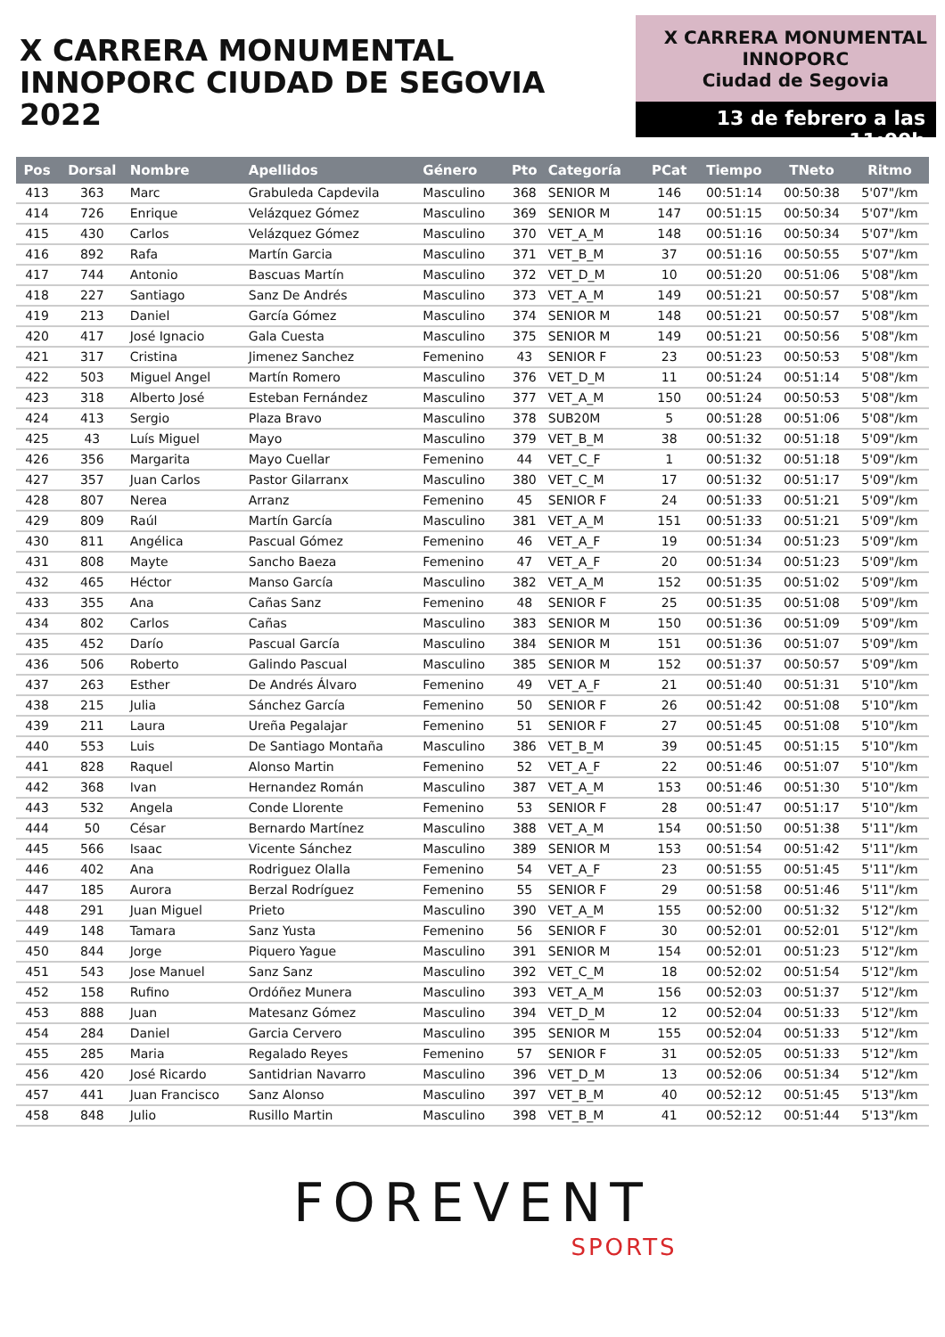X CARRERA MONUMENTAL
INNOPORC CIUDAD DE SEGOVIA 2022
X CARRERA MONUMENTAL
INNOPORC
Ciudad de Segovia
13 de febrero a las 11:00h
| Pos | Dorsal | Nombre | Apellidos | Género | Pto | Categoría | PCat | Tiempo | TNeto | Ritmo |
| --- | --- | --- | --- | --- | --- | --- | --- | --- | --- | --- |
| 413 | 363 | Marc | Grabuleda Capdevila | Masculino | 368 | SENIOR M | 146 | 00:51:14 | 00:50:38 | 5'07"/km |
| 414 | 726 | Enrique | Velázquez Gómez | Masculino | 369 | SENIOR M | 147 | 00:51:15 | 00:50:34 | 5'07"/km |
| 415 | 430 | Carlos | Velázquez Gómez | Masculino | 370 | VET_A_M | 148 | 00:51:16 | 00:50:34 | 5'07"/km |
| 416 | 892 | Rafa | Martín Garcia | Masculino | 371 | VET_B_M | 37 | 00:51:16 | 00:50:55 | 5'07"/km |
| 417 | 744 | Antonio | Bascuas Martín | Masculino | 372 | VET_D_M | 10 | 00:51:20 | 00:51:06 | 5'08"/km |
| 418 | 227 | Santiago | Sanz De Andrés | Masculino | 373 | VET_A_M | 149 | 00:51:21 | 00:50:57 | 5'08"/km |
| 419 | 213 | Daniel | García Gómez | Masculino | 374 | SENIOR M | 148 | 00:51:21 | 00:50:57 | 5'08"/km |
| 420 | 417 | José Ignacio | Gala Cuesta | Masculino | 375 | SENIOR M | 149 | 00:51:21 | 00:50:56 | 5'08"/km |
| 421 | 317 | Cristina | Jimenez Sanchez | Femenino | 43 | SENIOR F | 23 | 00:51:23 | 00:50:53 | 5'08"/km |
| 422 | 503 | Miguel Angel | Martín Romero | Masculino | 376 | VET_D_M | 11 | 00:51:24 | 00:51:14 | 5'08"/km |
| 423 | 318 | Alberto José | Esteban Fernández | Masculino | 377 | VET_A_M | 150 | 00:51:24 | 00:50:53 | 5'08"/km |
| 424 | 413 | Sergio | Plaza Bravo | Masculino | 378 | SUB20M | 5 | 00:51:28 | 00:51:06 | 5'08"/km |
| 425 | 43 | Luís Miguel | Mayo | Masculino | 379 | VET_B_M | 38 | 00:51:32 | 00:51:18 | 5'09"/km |
| 426 | 356 | Margarita | Mayo Cuellar | Femenino | 44 | VET_C_F | 1 | 00:51:32 | 00:51:18 | 5'09"/km |
| 427 | 357 | Juan Carlos | Pastor Gilarranx | Masculino | 380 | VET_C_M | 17 | 00:51:32 | 00:51:17 | 5'09"/km |
| 428 | 807 | Nerea | Arranz | Femenino | 45 | SENIOR F | 24 | 00:51:33 | 00:51:21 | 5'09"/km |
| 429 | 809 | Raúl | Martín García | Masculino | 381 | VET_A_M | 151 | 00:51:33 | 00:51:21 | 5'09"/km |
| 430 | 811 | Angélica | Pascual Gómez | Femenino | 46 | VET_A_F | 19 | 00:51:34 | 00:51:23 | 5'09"/km |
| 431 | 808 | Mayte | Sancho Baeza | Femenino | 47 | VET_A_F | 20 | 00:51:34 | 00:51:23 | 5'09"/km |
| 432 | 465 | Héctor | Manso García | Masculino | 382 | VET_A_M | 152 | 00:51:35 | 00:51:02 | 5'09"/km |
| 433 | 355 | Ana | Cañas Sanz | Femenino | 48 | SENIOR F | 25 | 00:51:35 | 00:51:08 | 5'09"/km |
| 434 | 802 | Carlos | Cañas | Masculino | 383 | SENIOR M | 150 | 00:51:36 | 00:51:09 | 5'09"/km |
| 435 | 452 | Darío | Pascual García | Masculino | 384 | SENIOR M | 151 | 00:51:36 | 00:51:07 | 5'09"/km |
| 436 | 506 | Roberto | Galindo Pascual | Masculino | 385 | SENIOR M | 152 | 00:51:37 | 00:50:57 | 5'09"/km |
| 437 | 263 | Esther | De Andrés Álvaro | Femenino | 49 | VET_A_F | 21 | 00:51:40 | 00:51:31 | 5'10"/km |
| 438 | 215 | Julia | Sánchez García | Femenino | 50 | SENIOR F | 26 | 00:51:42 | 00:51:08 | 5'10"/km |
| 439 | 211 | Laura | Ureña Pegalajar | Femenino | 51 | SENIOR F | 27 | 00:51:45 | 00:51:08 | 5'10"/km |
| 440 | 553 | Luis | De Santiago Montaña | Masculino | 386 | VET_B_M | 39 | 00:51:45 | 00:51:15 | 5'10"/km |
| 441 | 828 | Raquel | Alonso Martin | Femenino | 52 | VET_A_F | 22 | 00:51:46 | 00:51:07 | 5'10"/km |
| 442 | 368 | Ivan | Hernandez Román | Masculino | 387 | VET_A_M | 153 | 00:51:46 | 00:51:30 | 5'10"/km |
| 443 | 532 | Angela | Conde Llorente | Femenino | 53 | SENIOR F | 28 | 00:51:47 | 00:51:17 | 5'10"/km |
| 444 | 50 | César | Bernardo Martínez | Masculino | 388 | VET_A_M | 154 | 00:51:50 | 00:51:38 | 5'11"/km |
| 445 | 566 | Isaac | Vicente Sánchez | Masculino | 389 | SENIOR M | 153 | 00:51:54 | 00:51:42 | 5'11"/km |
| 446 | 402 | Ana | Rodriguez Olalla | Femenino | 54 | VET_A_F | 23 | 00:51:55 | 00:51:45 | 5'11"/km |
| 447 | 185 | Aurora | Berzal Rodríguez | Femenino | 55 | SENIOR F | 29 | 00:51:58 | 00:51:46 | 5'11"/km |
| 448 | 291 | Juan Miguel | Prieto | Masculino | 390 | VET_A_M | 155 | 00:52:00 | 00:51:32 | 5'12"/km |
| 449 | 148 | Tamara | Sanz Yusta | Femenino | 56 | SENIOR F | 30 | 00:52:01 | 00:52:01 | 5'12"/km |
| 450 | 844 | Jorge | Piquero Yague | Masculino | 391 | SENIOR M | 154 | 00:52:01 | 00:51:23 | 5'12"/km |
| 451 | 543 | Jose Manuel | Sanz Sanz | Masculino | 392 | VET_C_M | 18 | 00:52:02 | 00:51:54 | 5'12"/km |
| 452 | 158 | Rufino | Ordóñez Munera | Masculino | 393 | VET_A_M | 156 | 00:52:03 | 00:51:37 | 5'12"/km |
| 453 | 888 | Juan | Matesanz Gómez | Masculino | 394 | VET_D_M | 12 | 00:52:04 | 00:51:33 | 5'12"/km |
| 454 | 284 | Daniel | Garcia Cervero | Masculino | 395 | SENIOR M | 155 | 00:52:04 | 00:51:33 | 5'12"/km |
| 455 | 285 | Maria | Regalado Reyes | Femenino | 57 | SENIOR F | 31 | 00:52:05 | 00:51:33 | 5'12"/km |
| 456 | 420 | José Ricardo | Santidrian Navarro | Masculino | 396 | VET_D_M | 13 | 00:52:06 | 00:51:34 | 5'12"/km |
| 457 | 441 | Juan Francisco | Sanz Alonso | Masculino | 397 | VET_B_M | 40 | 00:52:12 | 00:51:45 | 5'13"/km |
| 458 | 848 | Julio | Rusillo Martin | Masculino | 398 | VET_B_M | 41 | 00:52:12 | 00:51:44 | 5'13"/km |
FOREVENT
SPORTS